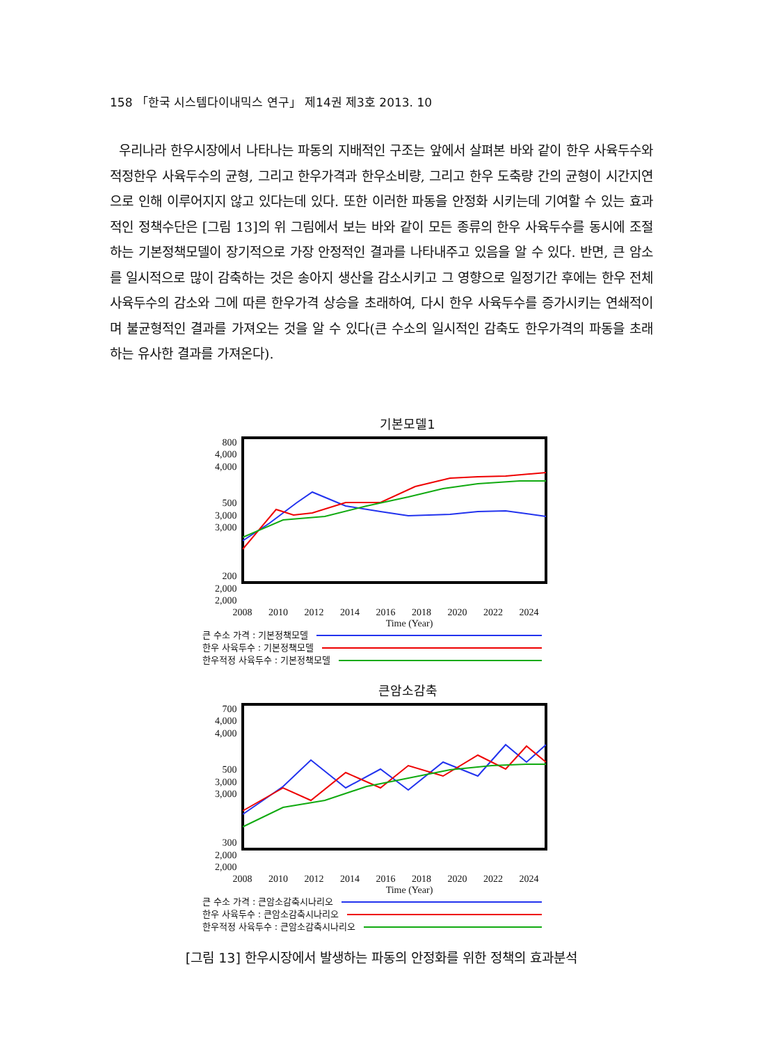158 「한국 시스템다이내믹스 연구」 제14권 제3호 2013. 10
우리나라 한우시장에서 나타나는 파동의 지배적인 구조는 앞에서 살펴본 바와 같이 한우 사육두수와 적정한우 사육두수의 균형, 그리고 한우가격과 한우소비량, 그리고 한우 도축량 간의 균형이 시간지연으로 인해 이루어지지 않고 있다는데 있다. 또한 이러한 파동을 안정화 시키는데 기여할 수 있는 효과적인 정책수단은 [그림 13]의 위 그림에서 보는 바와 같이 모든 종류의 한우 사육두수를 동시에 조절하는 기본정책모델이 장기적으로 가장 안정적인 결과를 나타내주고 있음을 알 수 있다. 반면, 큰 암소를 일시적으로 많이 감축하는 것은 송아지 생산을 감소시키고 그 영향으로 일정기간 후에는 한우 전체 사육두수의 감소와 그에 따른 한우가격 상승을 초래하여, 다시 한우 사육두수를 증가시키는 연쇄적이며 불균형적인 결과를 가져오는 것을 알 수 있다(큰 수소의 일시적인 감축도 한우가격의 파동을 초래하는 유사한 결과를 가져온다).
기본모델1
800
4,000
4,000
500
3,000
3,000
200
2,000
2,000
2008 2010 2012 2014 2016 2018 2020 2022 2024
Time (Year)
큰 수소 가격 : 기본정책모델
한우 사육두수 : 기본정책모델
한우적정 사육두수 : 기본정책모델
큰암소감축
700
4,000
4,000
500
3,000
3,000
300
2,000
2,000
2008 2010 2012 2014 2016 2018 2020 2022 2024
Time (Year)
큰 수소 가격 : 큰암소감축시나리오
한우 사육두수 : 큰암소감축시나리오
한우적정 사육두수 : 큰암소감축시나리오
[그림 13] 한우시장에서 발생하는 파동의 안정화를 위한 정책의 효과분석